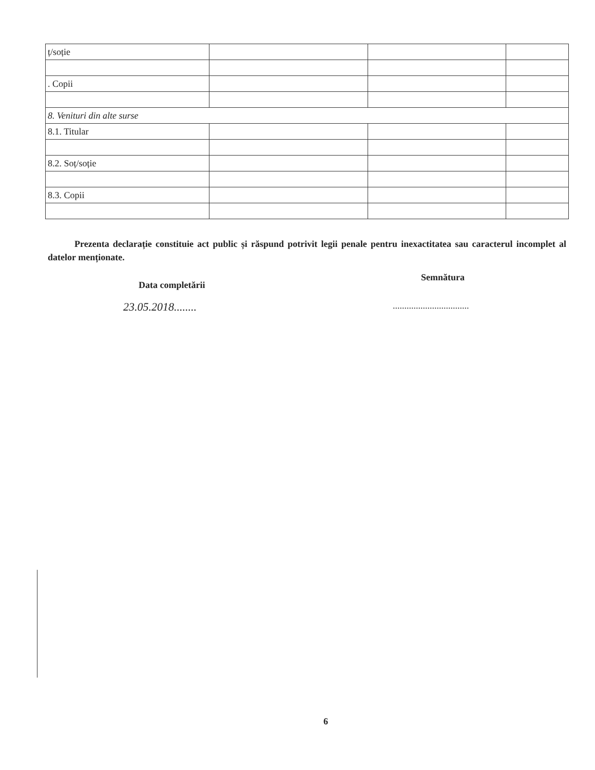| ț/soție | | | |
| . Copii | | | |
| 8. Venituri din alte surse | | | |
| 8.1. Titular | | | |
| 8.2. Soț/soție | | | |
| 8.3. Copii | | | |
Prezenta declarație constituie act public și răspund potrivit legii penale pentru inexactitatea sau caracterul incomplet al datelor menționate.
Data completării
Semnătura
23.05.2018........
.................................
6